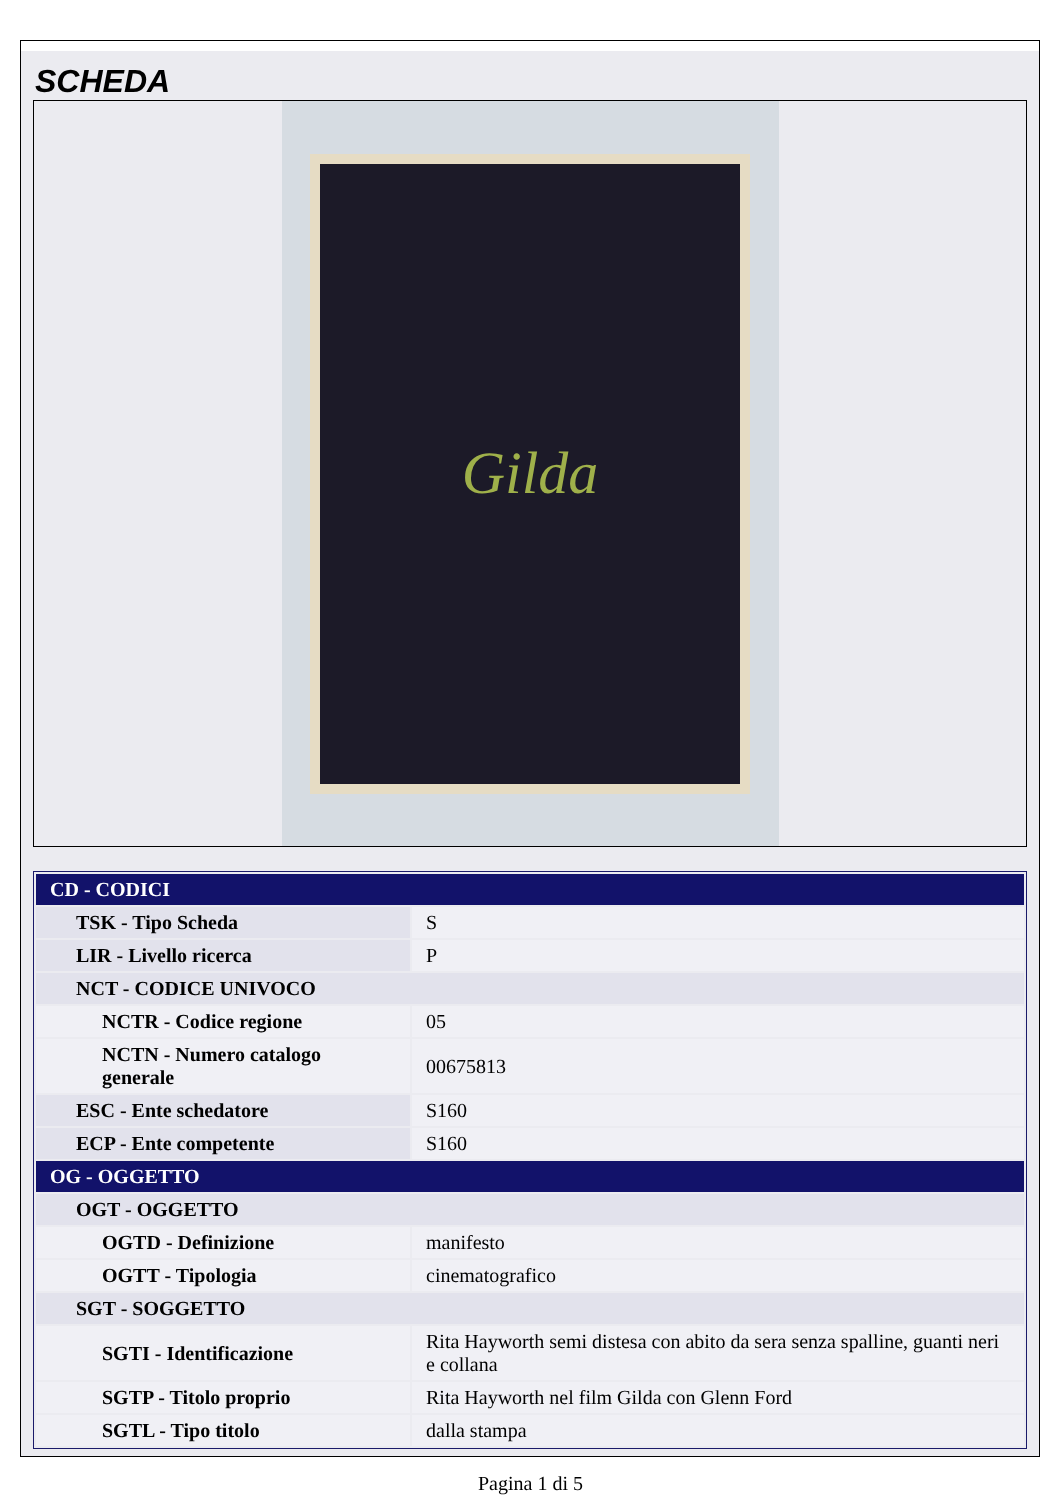SCHEDA
Gilda
| CD - CODICI | |
| TSK - Tipo Scheda | S |
| LIR - Livello ricerca | P |
| NCT - CODICE UNIVOCO | |
| NCTR - Codice regione | 05 |
| NCTN - Numero catalogo generale | 00675813 |
| ESC - Ente schedatore | S160 |
| ECP - Ente competente | S160 |
| OG - OGGETTO | |
| OGT - OGGETTO | |
| OGTD - Definizione | manifesto |
| OGTT - Tipologia | cinematografico |
| SGT - SOGGETTO | |
| SGTI - Identificazione | Rita Hayworth semi distesa con abito da sera senza spalline, guanti neri e collana |
| SGTP - Titolo proprio | Rita Hayworth nel film Gilda con Glenn Ford |
| SGTL - Tipo titolo | dalla stampa |
Pagina 1 di 5